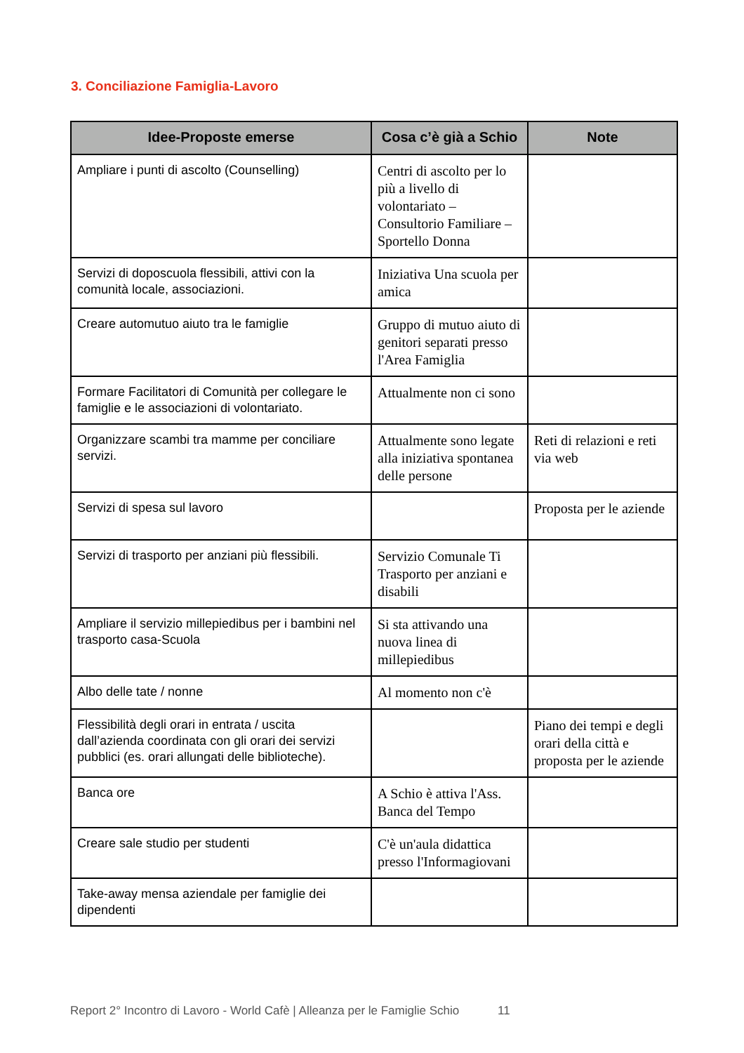3. Conciliazione Famiglia-Lavoro
| Idee-Proposte emerse | Cosa c’è già a Schio | Note |
| --- | --- | --- |
| Ampliare i punti di ascolto (Counselling) | Centri di ascolto per lo più a livello di volontariato – Consultorio Familiare – Sportello Donna | |
| Servizi di doposcuola flessibili, attivi con la comunità locale, associazioni. | Iniziativa Una scuola per amica | |
| Creare automutuo aiuto tra le famiglie | Gruppo di mutuo aiuto di genitori separati presso l'Area Famiglia | |
| Formare Facilitatori di Comunità per collegare le famiglie e le associazioni di volontariato. | Attualmente non ci sono | |
| Organizzare scambi tra mamme per conciliare servizi. | Attualmente sono legate alla iniziativa spontanea delle persone | Reti di relazioni e reti via web |
| Servizi di spesa sul lavoro | | Proposta per le aziende |
| Servizi di trasporto per anziani più flessibili. | Servizio Comunale Ti Trasporto per anziani e disabili | |
| Ampliare il servizio millepiedibus per i bambini nel trasporto casa-Scuola | Si sta attivando una nuova linea di millepiedibus | |
| Albo delle tate / nonne | Al momento non c'è | |
| Flessibilità degli orari in entrata / uscita dall’azienda coordinata con gli orari dei servizi pubblici (es. orari allungati delle biblioteche). | | Piano dei tempi e degli orari della città e proposta per le aziende |
| Banca ore | A Schio è attiva l'Ass. Banca del Tempo | |
| Creare sale studio per studenti | C'è un'aula didattica presso l'Informagiovani | |
| Take-away mensa aziendale per famiglie dei dipendenti | | |
Report 2° Incontro di Lavoro - World Cafè | Alleanza per le Famiglie Schio 11